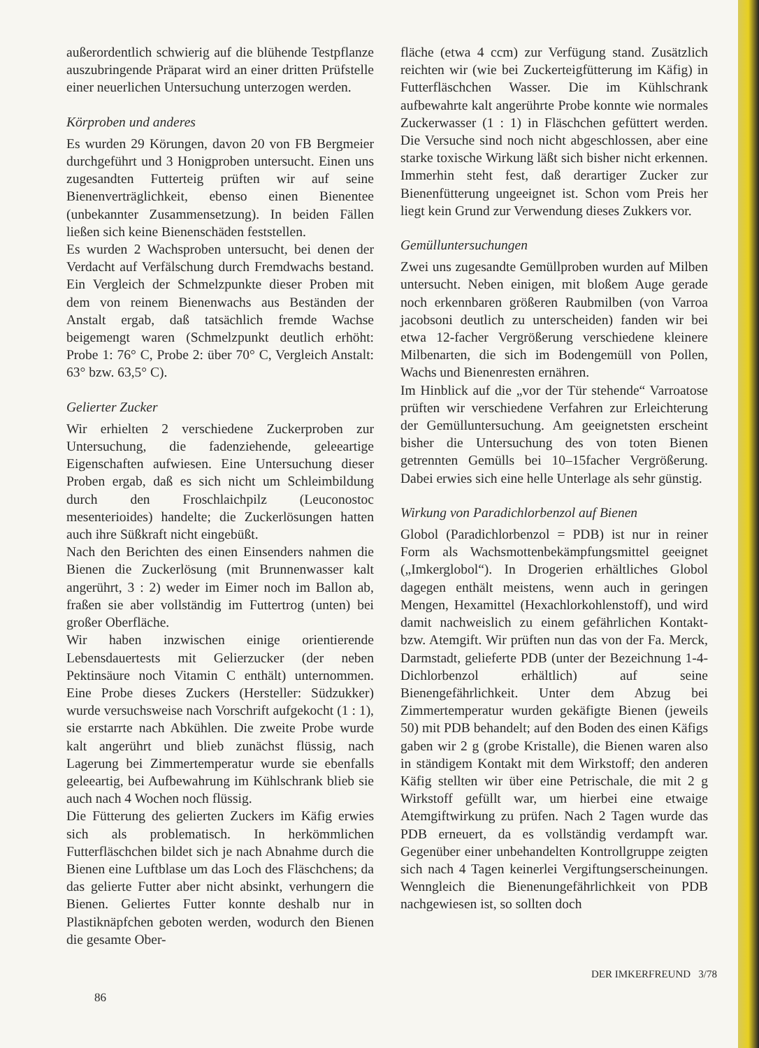außerordentlich schwierig auf die blühende Testpflanze auszubringende Präparat wird an einer dritten Prüfstelle einer neuerlichen Untersuchung unterzogen werden.
Körproben und anderes
Es wurden 29 Körungen, davon 20 von FB Bergmeier durchgeführt und 3 Honigproben untersucht. Einen uns zugesandten Futterteig prüften wir auf seine Bienenverträglichkeit, ebenso einen Bienentee (unbekannter Zusammensetzung). In beiden Fällen ließen sich keine Bienenschäden feststellen.
Es wurden 2 Wachsproben untersucht, bei denen der Verdacht auf Verfälschung durch Fremdwachs bestand. Ein Vergleich der Schmelzpunkte dieser Proben mit dem von reinem Bienenwachs aus Beständen der Anstalt ergab, daß tatsächlich fremde Wachse beigemengt waren (Schmelzpunkt deutlich erhöht: Probe 1: 76° C, Probe 2: über 70° C, Vergleich Anstalt: 63° bzw. 63,5° C).
Gelierter Zucker
Wir erhielten 2 verschiedene Zuckerproben zur Untersuchung, die fadenziehende, geleeartige Eigenschaften aufwiesen. Eine Untersuchung dieser Proben ergab, daß es sich nicht um Schleimbildung durch den Froschlaichpilz (Leuconostoc mesenterioides) handelte; die Zuckerlösungen hatten auch ihre Süßkraft nicht eingebüßt.
Nach den Berichten des einen Einsenders nahmen die Bienen die Zuckerlösung (mit Brunnenwasser kalt angerührt, 3 : 2) weder im Eimer noch im Ballon ab, fraßen sie aber vollständig im Futtertrog (unten) bei großer Oberfläche.
Wir haben inzwischen einige orientierende Lebensdauertests mit Gelierzucker (der neben Pektinsäure noch Vitamin C enthält) unternommen. Eine Probe dieses Zuckers (Hersteller: Südzukker) wurde versuchsweise nach Vorschrift aufgekocht (1 : 1), sie erstarrte nach Abkühlen. Die zweite Probe wurde kalt angerührt und blieb zunächst flüssig, nach Lagerung bei Zimmertemperatur wurde sie ebenfalls geleeartig, bei Aufbewahrung im Kühlschrank blieb sie auch nach 4 Wochen noch flüssig.
Die Fütterung des gelierten Zuckers im Käfig erwies sich als problematisch. In herkömmlichen Futterfläschchen bildet sich je nach Abnahme durch die Bienen eine Luftblase um das Loch des Fläschchens; da das gelierte Futter aber nicht absinkt, verhungern die Bienen. Geliertes Futter konnte deshalb nur in Plastiknäpfchen geboten werden, wodurch den Bienen die gesamte Ober-
fläche (etwa 4 ccm) zur Verfügung stand. Zusätzlich reichten wir (wie bei Zuckerteigfütterung im Käfig) in Futterfläschchen Wasser. Die im Kühlschrank aufbewahrte kalt angerührte Probe konnte wie normales Zuckerwasser (1 : 1) in Fläschchen gefüttert werden. Die Versuche sind noch nicht abgeschlossen, aber eine starke toxische Wirkung läßt sich bisher nicht erkennen. Immerhin steht fest, daß derartiger Zucker zur Bienenfütterung ungeeignet ist. Schon vom Preis her liegt kein Grund zur Verwendung dieses Zukkers vor.
Gemülluntersuchungen
Zwei uns zugesandte Gemüllproben wurden auf Milben untersucht. Neben einigen, mit bloßem Auge gerade noch erkennbaren größeren Raubmilben (von Varroa jacobsoni deutlich zu unterscheiden) fanden wir bei etwa 12-facher Vergrößerung verschiedene kleinere Milbenarten, die sich im Bodengemüll von Pollen, Wachs und Bienenresten ernähren.
Im Hinblick auf die „vor der Tür stehende“ Varroatose prüften wir verschiedene Verfahren zur Erleichterung der Gemülluntersuchung. Am geeignetsten erscheint bisher die Untersuchung des von toten Bienen getrennten Gemülls bei 10–15facher Vergrößerung. Dabei erwies sich eine helle Unterlage als sehr günstig.
Wirkung von Paradichlorbenzol auf Bienen
Globol (Paradichlorbenzol = PDB) ist nur in reiner Form als Wachsmottenbekämpfungsmittel geeignet („Imkerglobol“). In Drogerien erhältliches Globol dagegen enthält meistens, wenn auch in geringen Mengen, Hexamittel (Hexachlorkohlenstoff), und wird damit nachweislich zu einem gefährlichen Kontakt- bzw. Atemgift. Wir prüften nun das von der Fa. Merck, Darmstadt, gelieferte PDB (unter der Bezeichnung 1-4-Dichlorbenzol erhältlich) auf seine Bienengefährlichkeit. Unter dem Abzug bei Zimmertemperatur wurden gekäfigte Bienen (jeweils 50) mit PDB behandelt; auf den Boden des einen Käfigs gaben wir 2 g (grobe Kristalle), die Bienen waren also in ständigem Kontakt mit dem Wirkstoff; den anderen Käfig stellten wir über eine Petrischale, die mit 2 g Wirkstoff gefüllt war, um hierbei eine etwaige Atemgiftwirkung zu prüfen. Nach 2 Tagen wurde das PDB erneuert, da es vollständig verdampft war. Gegenüber einer unbehandelten Kontrollgruppe zeigten sich nach 4 Tagen keinerlei Vergiftungserscheinungen. Wenngleich die Bienenungefährlichkeit von PDB nachgewiesen ist, so sollten doch
DER IMKERFREUND 3/78
86